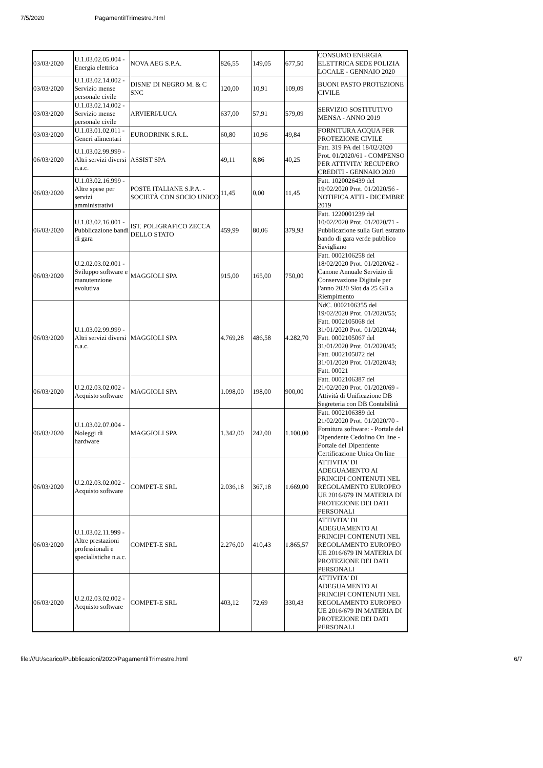7/5/2020 PagamentiITrimestre.html
| 03/03/2020 | U.1.03.02.05.004 - Energia elettrica | NOVA AEG S.P.A. | 826,55 | 149,05 | 677,50 | CONSUMO ENERGIA ELETTRICA SEDE POLIZIA LOCALE - GENNAIO 2020 |
| 03/03/2020 | U.1.03.02.14.002 - Servizio mense personale civile | DISNE' DI NEGRO M. & C SNC | 120,00 | 10,91 | 109,09 | BUONI PASTO PROTEZIONE CIVILE |
| 03/03/2020 | U.1.03.02.14.002 - Servizio mense personale civile | ARVIERI/LUCA | 637,00 | 57,91 | 579,09 | SERVIZIO SOSTITUTIVO MENSA - ANNO 2019 |
| 03/03/2020 | U.1.03.01.02.011 - Generi alimentari | EURODRINK S.R.L. | 60,80 | 10,96 | 49,84 | FORNITURA ACQUA PER PROTEZIONE CIVILE |
| 06/03/2020 | U.1.03.02.99.999 - Altri servizi diversi n.a.c. | ASSIST SPA | 49,11 | 8,86 | 40,25 | Fatt. 319 PA del 18/02/2020 Prot. 01/2020/61 - COMPENSO PER ATTIVITA' RECUPERO CREDITI - GENNAIO 2020 |
| 06/03/2020 | U.1.03.02.16.999 - Altre spese per servizi amministrativi | POSTE ITALIANE S.P.A. - SOCIETÀ CON SOCIO UNICO | 11,45 | 0,00 | 11,45 | Fatt. 1020026439 del 19/02/2020 Prot. 01/2020/56 - NOTIFICA ATTI - DICEMBRE 2019 |
| 06/03/2020 | U.1.03.02.16.001 - Pubblicazione bandi di gara | IST. POLIGRAFICO ZECCA DELLO STATO | 459,99 | 80,06 | 379,93 | Fatt. 1220001239 del 10/02/2020 Prot. 01/2020/71 - Pubblicazione sulla Guri estratto bando di gara verde pubblico Savigliano |
| 06/03/2020 | U.2.02.03.02.001 - Sviluppo software e manutenzione evolutiva | MAGGIOLI SPA | 915,00 | 165,00 | 750,00 | Fatt. 0002106258 del 18/02/2020 Prot. 01/2020/62 - Canone Annuale Servizio di Conservazione Digitale per l'anno 2020 Slot da 25 GB a Riempimento |
| 06/03/2020 | U.1.03.02.99.999 - Altri servizi diversi n.a.c. | MAGGIOLI SPA | 4.769,28 | 486,58 | 4.282,70 | NdC. 0002106355 del 19/02/2020 Prot. 01/2020/55; Fatt. 0002105068 del 31/01/2020 Prot. 01/2020/44; Fatt. 0002105067 del 31/01/2020 Prot. 01/2020/45; Fatt. 0002105072 del 31/01/2020 Prot. 01/2020/43; Fatt. 00021 |
| 06/03/2020 | U.2.02.03.02.002 - Acquisto software | MAGGIOLI SPA | 1.098,00 | 198,00 | 900,00 | Fatt. 0002106387 del 21/02/2020 Prot. 01/2020/69 - Attività di Unificazione DB Segreteria con DB Contabilità |
| 06/03/2020 | U.1.03.02.07.004 - Noleggi di hardware | MAGGIOLI SPA | 1.342,00 | 242,00 | 1.100,00 | Fatt. 0002106389 del 21/02/2020 Prot. 01/2020/70 - Fornitura software: - Portale del Dipendente Cedolino On line - Portale del Dipendente Certificazione Unica On line |
| 06/03/2020 | U.2.02.03.02.002 - Acquisto software | COMPET-E SRL | 2.036,18 | 367,18 | 1.669,00 | ATTIVITA' DI ADEGUAMENTO AI PRINCIPI CONTENUTI NEL REGOLAMENTO EUROPEO UE 2016/679 IN MATERIA DI PROTEZIONE DEI DATI PERSONALI |
| 06/03/2020 | U.1.03.02.11.999 - Altre prestazioni professionali e specialistiche n.a.c. | COMPET-E SRL | 2.276,00 | 410,43 | 1.865,57 | ATTIVITA' DI ADEGUAMENTO AI PRINCIPI CONTENUTI NEL REGOLAMENTO EUROPEO UE 2016/679 IN MATERIA DI PROTEZIONE DEI DATI PERSONALI |
| 06/03/2020 | U.2.02.03.02.002 - Acquisto software | COMPET-E SRL | 403,12 | 72,69 | 330,43 | ATTIVITA' DI ADEGUAMENTO AI PRINCIPI CONTENUTI NEL REGOLAMENTO EUROPEO UE 2016/679 IN MATERIA DI PROTEZIONE DEI DATI PERSONALI |
file:///U:/scarico/Pubblicazioni/2020/PagamentiITrimestre.html 6/7